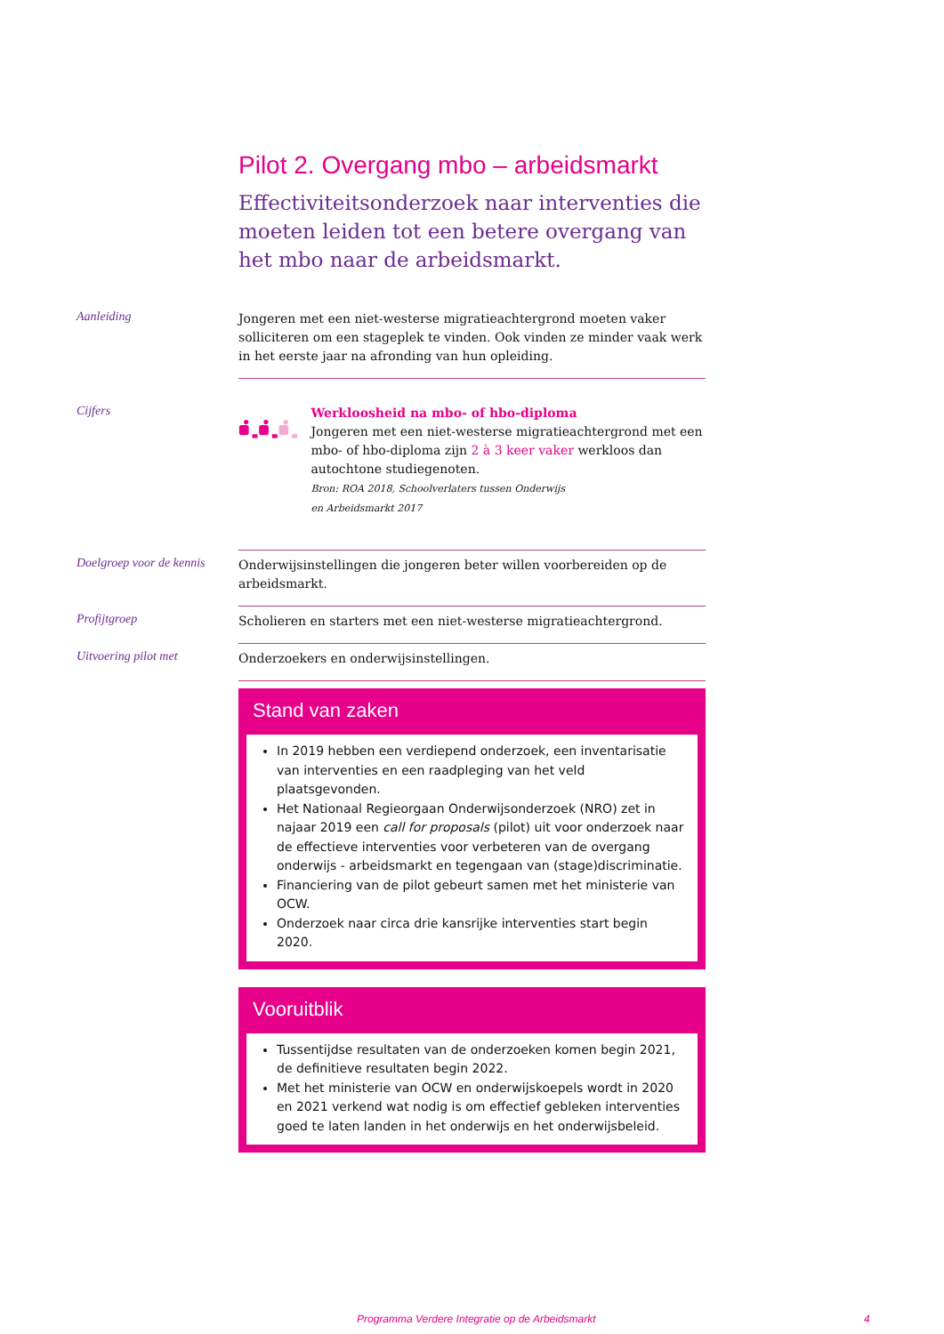Pilot 2. Overgang mbo – arbeidsmarkt
Effectiviteitsonderzoek naar interventies die moeten leiden tot een betere overgang van het mbo naar de arbeidsmarkt.
Aanleiding
Jongeren met een niet-westerse migratieachtergrond moeten vaker solliciteren om een stageplek te vinden. Ook vinden ze minder vaak werk in het eerste jaar na afronding van hun opleiding.
Cijfers
Werkloosheid na mbo- of hbo-diploma
Jongeren met een niet-westerse migratieachtergrond met een mbo- of hbo-diploma zijn 2 à 3 keer vaker werkloos dan autochtone studiegenoten.
Bron: ROA 2018, Schoolverlaters tussen Onderwijs
en Arbeidsmarkt 2017
Doelgroep voor de kennis
Onderwijsinstellingen die jongeren beter willen voorbereiden op de arbeidsmarkt.
Profijtgroep
Scholieren en starters met een niet-westerse migratieachtergrond.
Uitvoering pilot met
Onderzoekers en onderwijsinstellingen.
Stand van zaken
In 2019 hebben een verdiepend onderzoek, een inventarisatie van interventies en een raadpleging van het veld plaatsgevonden.
Het Nationaal Regieorgaan Onderwijsonderzoek (NRO) zet in najaar 2019 een call for proposals (pilot) uit voor onderzoek naar de effectieve interventies voor verbeteren van de overgang onderwijs - arbeidsmarkt en tegengaan van (stage)discriminatie.
Financiering van de pilot gebeurt samen met het ministerie van OCW.
Onderzoek naar circa drie kansrijke interventies start begin 2020.
Vooruitblik
Tussentijdse resultaten van de onderzoeken komen begin 2021, de definitieve resultaten begin 2022.
Met het ministerie van OCW en onderwijskoepels wordt in 2020 en 2021 verkend wat nodig is om effectief gebleken interventies goed te laten landen in het onderwijs en het onderwijsbeleid.
Programma Verdere Integratie op de Arbeidsmarkt 4